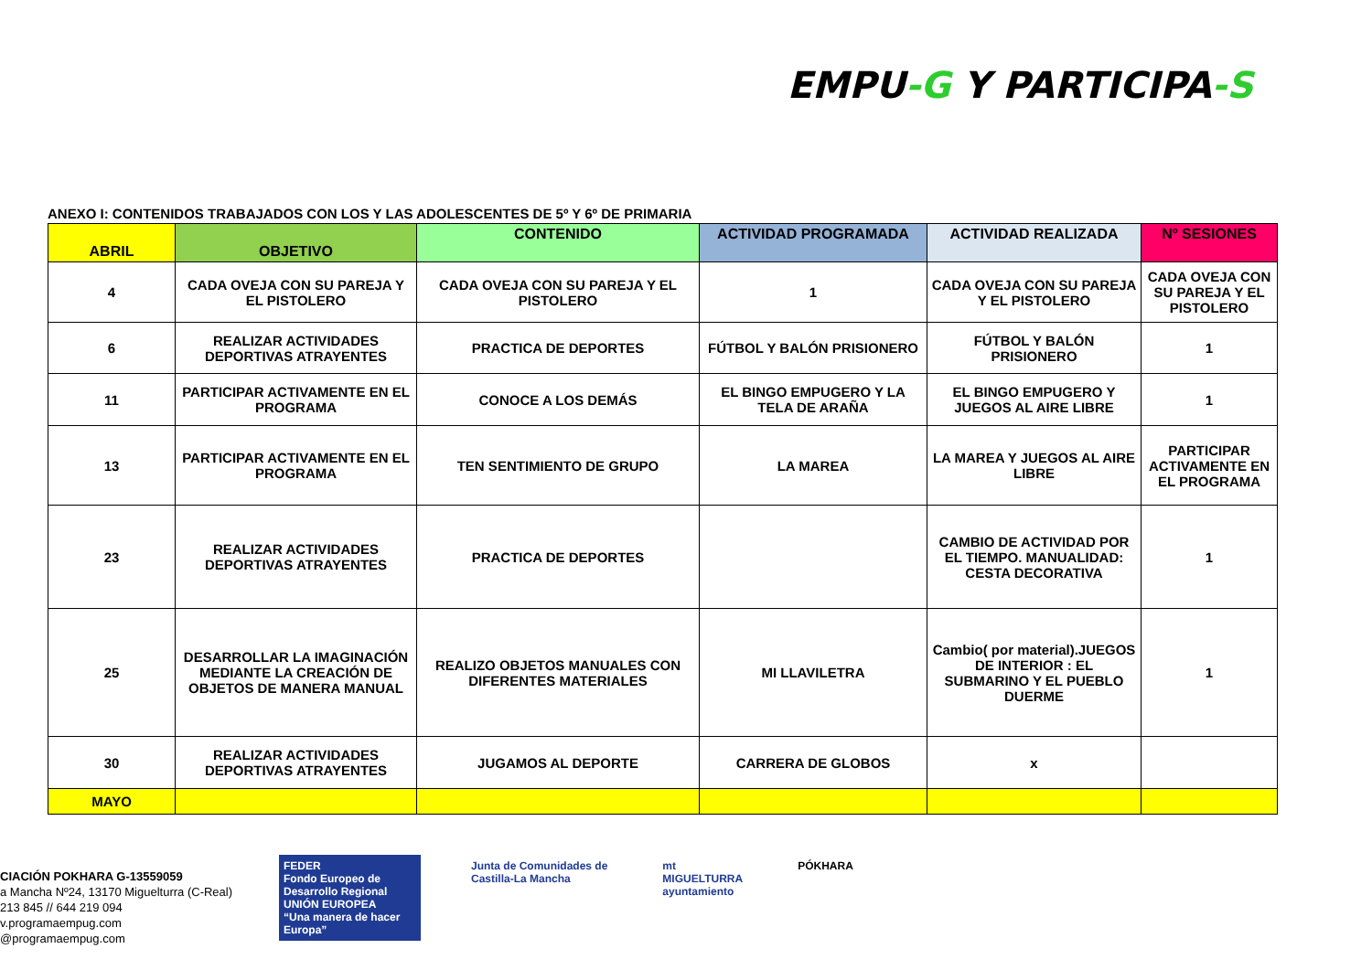EMPU-G Y PARTICIPA-S
ANEXO I: CONTENIDOS TRABAJADOS CON LOS Y LAS ADOLESCENTES DE 5º Y 6º DE PRIMARIA
| ABRIL | OBJETIVO | CONTENIDO | ACTIVIDAD PROGRAMADA | ACTIVIDAD REALIZADA | Nº SESIONES |
| --- | --- | --- | --- | --- | --- |
| 4 | CADA OVEJA CON SU PAREJA Y EL PISTOLERO | CADA OVEJA CON SU PAREJA Y EL PISTOLERO | 1 | CADA OVEJA CON SU PAREJA Y EL PISTOLERO | CADA OVEJA CON SU PAREJA Y EL PISTOLERO |
| 6 | REALIZAR ACTIVIDADES DEPORTIVAS ATRAYENTES | PRACTICA DE DEPORTES | FÚTBOL Y BALÓN PRISIONERO | FÚTBOL Y BALÓN PRISIONERO | 1 |
| 11 | PARTICIPAR ACTIVAMENTE EN EL PROGRAMA | CONOCE A LOS DEMÁS | EL BINGO EMPUGERO Y LA TELA DE ARAÑA | EL BINGO EMPUGERO Y JUEGOS AL AIRE LIBRE | 1 |
| 13 | PARTICIPAR ACTIVAMENTE EN EL PROGRAMA | TEN SENTIMIENTO DE GRUPO | LA MAREA | LA MAREA Y JUEGOS AL AIRE LIBRE | PARTICIPAR ACTIVAMENTE EN EL PROGRAMA |
| 23 | REALIZAR ACTIVIDADES DEPORTIVAS ATRAYENTES | PRACTICA DE DEPORTES | | CAMBIO DE ACTIVIDAD POR EL TIEMPO. MANUALIDAD: CESTA DECORATIVA | 1 |
| 25 | DESARROLLAR LA IMAGINACIÓN MEDIANTE LA CREACIÓN DE OBJETOS DE MANERA MANUAL | REALIZO OBJETOS MANUALES CON DIFERENTES MATERIALES | MI LLAVILETRA | Cambio( por material).JUEGOS DE INTERIOR : EL SUBMARINO Y EL PUEBLO DUERME | 1 |
| 30 | REALIZAR ACTIVIDADES DEPORTIVAS ATRAYENTES | JUGAMOS AL DEPORTE | CARRERA DE GLOBOS | x | |
| MAYO | | | | | |
CIACIÓN POKHARA G-13559059
a Mancha Nº24, 13170 Miguelturra (C-Real)
213 845 // 644 219 094
v.programaempug.com
@programaempug.com
FEDER
Fondo Europeo de Desarrollo Regional
UNIÓN EUROPEA
“Una manera de hacer Europa”
Junta de Comunidades de
Castilla-La Mancha
mt
MIGUELTURRA
ayuntamiento
PÓKHARA